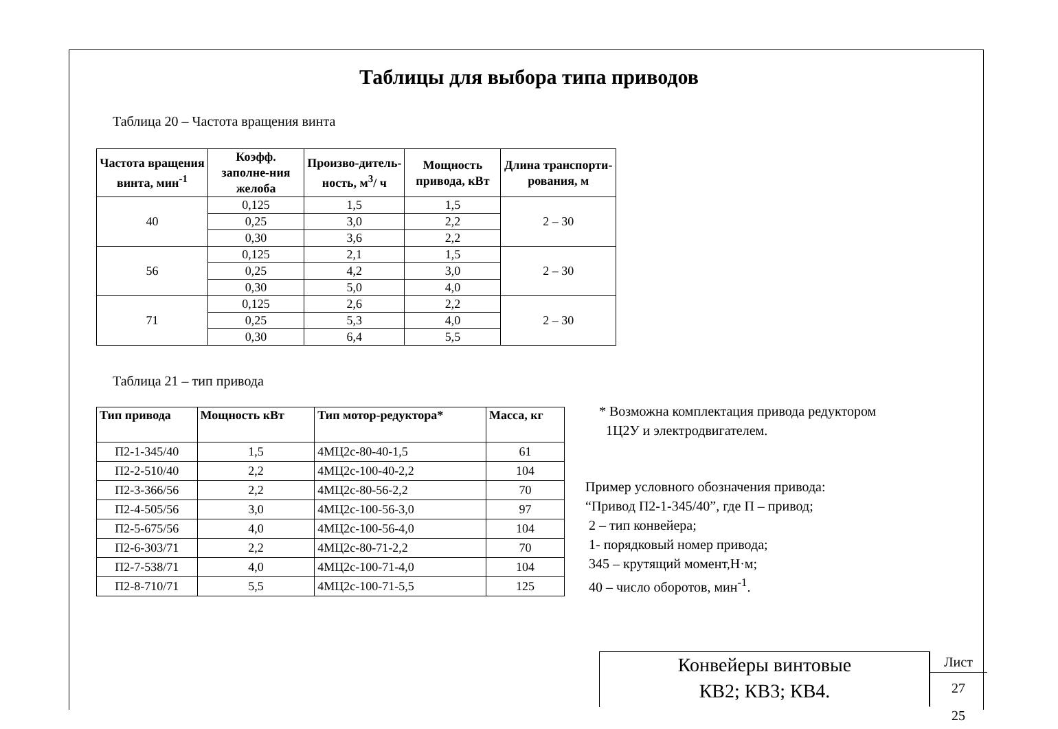Таблицы для выбора типа приводов
Таблица 20 – Частота вращения винта
| Частота вращения винта, мин<sup>-1</sup> | Коэфф. заполне-ния желоба | Произво-дитель-ность, м<sup>3</sup>/ ч | Мощность привода, кВт | Длина транспорти-рования, м |
| --- | --- | --- | --- | --- |
| 40 | 0,125 | 1,5 | 1,5 | 2 – 30 |
| | 0,25 | 3,0 | 2,2 | |
| | 0,30 | 3,6 | 2,2 | |
| 56 | 0,125 | 2,1 | 1,5 | 2 – 30 |
| | 0,25 | 4,2 | 3,0 | |
| | 0,30 | 5,0 | 4,0 | |
| 71 | 0,125 | 2,6 | 2,2 | 2 – 30 |
| | 0,25 | 5,3 | 4,0 | |
| | 0,30 | 6,4 | 5,5 | |
Таблица 21 – тип привода
| Тип привода | Мощность кВт | Тип мотор-редуктора* | Масса, кг |
| --- | --- | --- | --- |
| П2-1-345/40 | 1,5 | 4МЦ2с-80-40-1,5 | 61 |
| П2-2-510/40 | 2,2 | 4МЦ2с-100-40-2,2 | 104 |
| П2-3-366/56 | 2,2 | 4МЦ2с-80-56-2,2 | 70 |
| П2-4-505/56 | 3,0 | 4МЦ2с-100-56-3,0 | 97 |
| П2-5-675/56 | 4,0 | 4МЦ2с-100-56-4,0 | 104 |
| П2-6-303/71 | 2,2 | 4МЦ2с-80-71-2,2 | 70 |
| П2-7-538/71 | 4,0 | 4МЦ2с-100-71-4,0 | 104 |
| П2-8-710/71 | 5,5 | 4МЦ2с-100-71-5,5 | 125 |
* Возможна комплектация привода редуктором
1Ц2У и электродвигателем.
Пример условного обозначения привода:
“Привод П2-1-345/40”, где П – привод;
2 – тип конвейера;
1- порядковый номер привода;
345 – крутящий момент,Н·м;
40 – число оборотов, мин<sup>-1</sup>.
Конвейеры винтовые
КВ2; КВ3; КВ4.
Лист
27
25